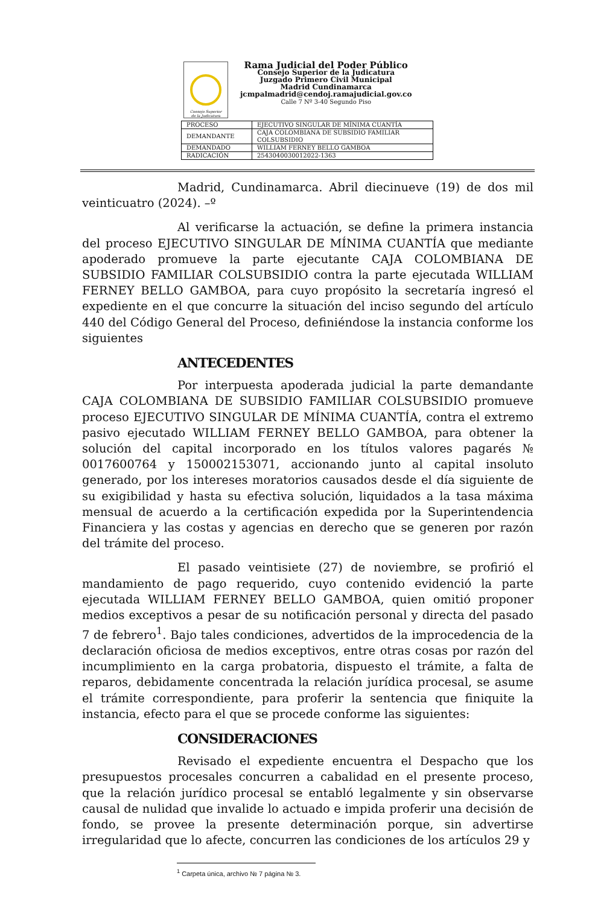Consejo Superior
de la Judicatura
Rama Judicial del Poder Público
Consejo Superior de la Judicatura
Juzgado Primero Civil Municipal
Madrid Cundinamarca
jcmpalmadrid@cendoj.ramajudicial.gov.co
Calle 7 Nº 3-40 Segundo Piso
| PROCESO | EJECUTIVO SINGULAR DE MÍNIMA CUANTÍA |
| DEMANDANTE | CAJA COLOMBIANA DE SUBSIDIO FAMILIAR COLSUBSIDIO |
| DEMANDADO | WILLIAM FERNEY BELLO GAMBOA |
| RADICACIÓN | 2543040030012022-1363 |
Madrid, Cundinamarca. Abril diecinueve (19) de dos mil veinticuatro (2024). –º
Al verificarse la actuación, se define la primera instancia del proceso EJECUTIVO SINGULAR DE MÍNIMA CUANTÍA que mediante apoderado promueve la parte ejecutante CAJA COLOMBIANA DE SUBSIDIO FAMILIAR COLSUBSIDIO contra la parte ejecutada WILLIAM FERNEY BELLO GAMBOA, para cuyo propósito la secretaría ingresó el expediente en el que concurre la situación del inciso segundo del artículo 440 del Código General del Proceso, definiéndose la instancia conforme los siguientes
ANTECEDENTES
Por interpuesta apoderada judicial la parte demandante CAJA COLOMBIANA DE SUBSIDIO FAMILIAR COLSUBSIDIO promueve proceso EJECUTIVO SINGULAR DE MÍNIMA CUANTÍA, contra el extremo pasivo ejecutado WILLIAM FERNEY BELLO GAMBOA, para obtener la solución del capital incorporado en los títulos valores pagarés № 0017600764 y 150002153071, accionando junto al capital insoluto generado, por los intereses moratorios causados desde el día siguiente de su exigibilidad y hasta su efectiva solución, liquidados a la tasa máxima mensual de acuerdo a la certificación expedida por la Superintendencia Financiera y las costas y agencias en derecho que se generen por razón del trámite del proceso.
El pasado veintisiete (27) de noviembre, se profirió el mandamiento de pago requerido, cuyo contenido evidenció la parte ejecutada WILLIAM FERNEY BELLO GAMBOA, quien omitió proponer medios exceptivos a pesar de su notificación personal y directa del pasado 7 de febrero<sup>1</sup>. Bajo tales condiciones, advertidos de la improcedencia de la declaración oficiosa de medios exceptivos, entre otras cosas por razón del incumplimiento en la carga probatoria, dispuesto el trámite, a falta de reparos, debidamente concentrada la relación jurídica procesal, se asume el trámite correspondiente, para proferir la sentencia que finiquite la instancia, efecto para el que se procede conforme las siguientes:
CONSIDERACIONES
Revisado el expediente encuentra el Despacho que los presupuestos procesales concurren a cabalidad en el presente proceso, que la relación jurídico procesal se entabló legalmente y sin observarse causal de nulidad que invalide lo actuado e impida proferir una decisión de fondo, se provee la presente determinación porque, sin advertirse irregularidad que lo afecte, concurren las condiciones de los artículos 29 y
<sup>1</sup> Carpeta única, archivo № 7 página № 3.